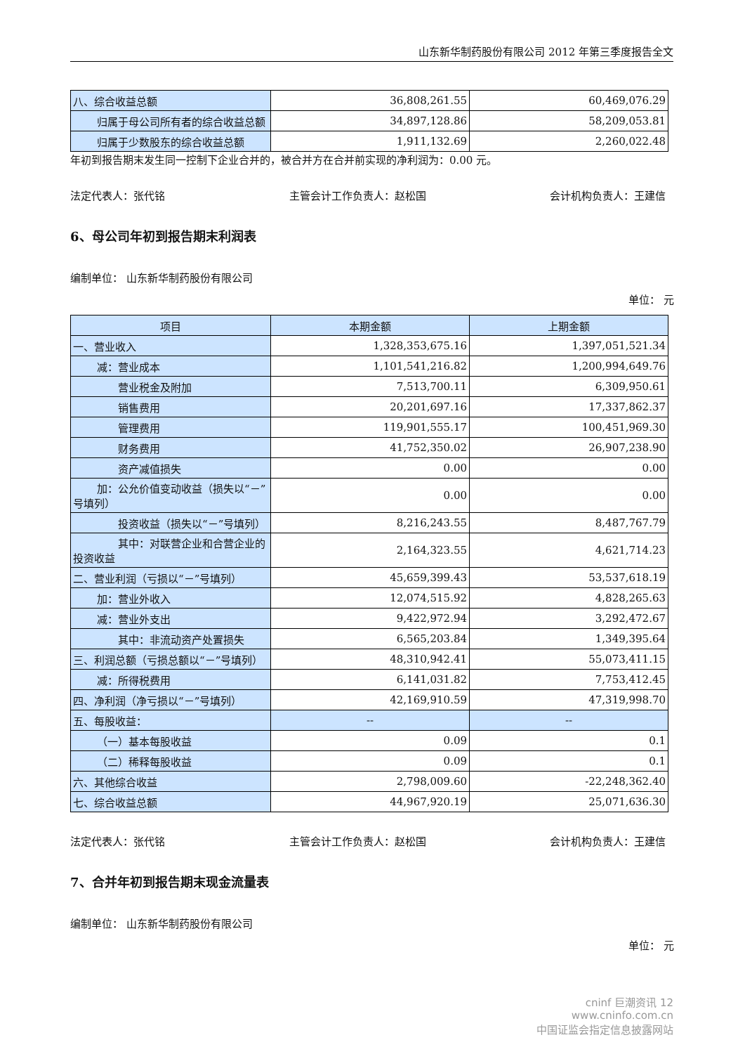山东新华制药股份有限公司 2012 年第三季度报告全文
| 八、综合收益总额 | 36,808,261.55 | 60,469,076.29 |
| 归属于母公司所有者的综合收益总额 | 34,897,128.86 | 58,209,053.81 |
| 归属于少数股东的综合收益总额 | 1,911,132.69 | 2,260,022.48 |
年初到报告期末发生同一控制下企业合并的，被合并方在合并前实现的净利润为：0.00 元。
法定代表人：张代铭 主管会计工作负责人：赵松国 会计机构负责人：王建信
6、母公司年初到报告期末利润表
编制单位： 山东新华制药股份有限公司
单位： 元
| 项目 | 本期金额 | 上期金额 |
| --- | --- | --- |
| 一、营业收入 | 1,328,353,675.16 | 1,397,051,521.34 |
| 减：营业成本 | 1,101,541,216.82 | 1,200,994,649.76 |
| 营业税金及附加 | 7,513,700.11 | 6,309,950.61 |
| 销售费用 | 20,201,697.16 | 17,337,862.37 |
| 管理费用 | 119,901,555.17 | 100,451,969.30 |
| 财务费用 | 41,752,350.02 | 26,907,238.90 |
| 资产减值损失 | 0.00 | 0.00 |
| 加：公允价值变动收益（损失以“－”号填列） | 0.00 | 0.00 |
| 投资收益（损失以“－”号填列） | 8,216,243.55 | 8,487,767.79 |
| 其中：对联营企业和合营企业的投资收益 | 2,164,323.55 | 4,621,714.23 |
| 二、营业利润（亏损以“－”号填列） | 45,659,399.43 | 53,537,618.19 |
| 加：营业外收入 | 12,074,515.92 | 4,828,265.63 |
| 减：营业外支出 | 9,422,972.94 | 3,292,472.67 |
| 其中：非流动资产处置损失 | 6,565,203.84 | 1,349,395.64 |
| 三、利润总额（亏损总额以“－”号填列） | 48,310,942.41 | 55,073,411.15 |
| 减：所得税费用 | 6,141,031.82 | 7,753,412.45 |
| 四、净利润（净亏损以“－”号填列） | 42,169,910.59 | 47,319,998.70 |
| 五、每股收益： | -- | -- |
| （一）基本每股收益 | 0.09 | 0.1 |
| （二）稀释每股收益 | 0.09 | 0.1 |
| 六、其他综合收益 | 2,798,009.60 | -22,248,362.40 |
| 七、综合收益总额 | 44,967,920.19 | 25,071,636.30 |
法定代表人：张代铭 主管会计工作负责人：赵松国 会计机构负责人：王建信
7、合并年初到报告期末现金流量表
编制单位： 山东新华制药股份有限公司
单位： 元
cninf 巨潮资讯 12
www.cninfo.com.cn
中国证监会指定信息披露网站